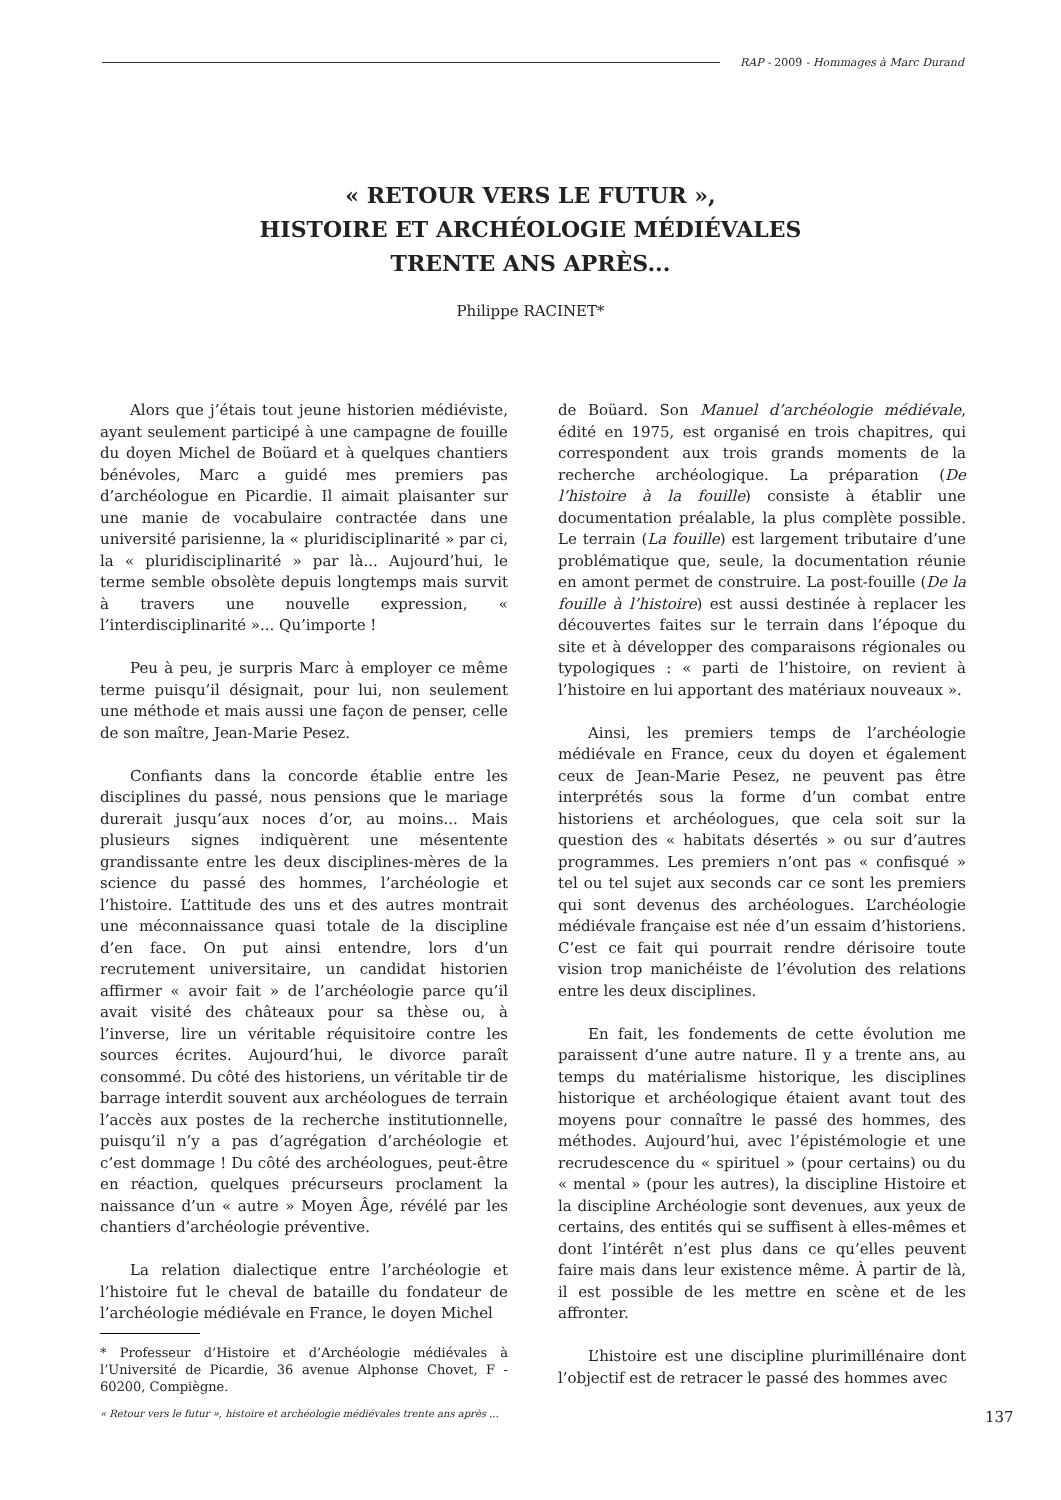RAP - 2009 - Hommages à Marc Durand
« RETOUR VERS LE FUTUR »,
HISTOIRE ET ARCHÉOLOGIE MÉDIÉVALES
TRENTE ANS APRÈS...
Philippe RACINET*
Alors que j’étais tout jeune historien médiéviste, ayant seulement participé à une campagne de fouille du doyen Michel de Boüard et à quelques chantiers bénévoles, Marc a guidé mes premiers pas d’archéologue en Picardie. Il aimait plaisanter sur une manie de vocabulaire contractée dans une université parisienne, la « pluridisciplinarité » par ci, la « pluridisciplinarité » par là... Aujourd’hui, le terme semble obsolète depuis longtemps mais survit à travers une nouvelle expression, « l’interdisciplinarité »... Qu’importe !
Peu à peu, je surpris Marc à employer ce même terme puisqu’il désignait, pour lui, non seulement une méthode et mais aussi une façon de penser, celle de son maître, Jean-Marie Pesez.
Confiants dans la concorde établie entre les disciplines du passé, nous pensions que le mariage durerait jusqu’aux noces d’or, au moins... Mais plusieurs signes indiquèrent une mésentente grandissante entre les deux disciplines-mères de la science du passé des hommes, l’archéologie et l’histoire. L’attitude des uns et des autres montrait une méconnaissance quasi totale de la discipline d’en face. On put ainsi entendre, lors d’un recrutement universitaire, un candidat historien affirmer « avoir fait » de l’archéologie parce qu’il avait visité des châteaux pour sa thèse ou, à l’inverse, lire un véritable réquisitoire contre les sources écrites. Aujourd’hui, le divorce paraît consommé. Du côté des historiens, un véritable tir de barrage interdit souvent aux archéologues de terrain l’accès aux postes de la recherche institutionnelle, puisqu’il n’y a pas d’agrégation d’archéologie et c’est dommage ! Du côté des archéologues, peut-être en réaction, quelques précurseurs proclament la naissance d’un « autre » Moyen Âge, révélé par les chantiers d’archéologie préventive.
La relation dialectique entre l’archéologie et l’histoire fut le cheval de bataille du fondateur de l’archéologie médiévale en France, le doyen Michel
* Professeur d’Histoire et d’Archéologie médiévales à l’Université de Picardie, 36 avenue Alphonse Chovet, F - 60200, Compiègne.
« Retour vers le futur », histoire et archéologie médiévales trente ans après ...
de Boüard. Son Manuel d’archéologie médiévale, édité en 1975, est organisé en trois chapitres, qui correspondent aux trois grands moments de la recherche archéologique. La préparation (De l’histoire à la fouille) consiste à établir une documentation préalable, la plus complète possible. Le terrain (La fouille) est largement tributaire d’une problématique que, seule, la documentation réunie en amont permet de construire. La post-fouille (De la fouille à l’histoire) est aussi destinée à replacer les découvertes faites sur le terrain dans l’époque du site et à développer des comparaisons régionales ou typologiques : « parti de l’histoire, on revient à l’histoire en lui apportant des matériaux nouveaux ».
Ainsi, les premiers temps de l’archéologie médiévale en France, ceux du doyen et également ceux de Jean-Marie Pesez, ne peuvent pas être interprétés sous la forme d’un combat entre historiens et archéologues, que cela soit sur la question des « habitats désertés » ou sur d’autres programmes. Les premiers n’ont pas « confisqué » tel ou tel sujet aux seconds car ce sont les premiers qui sont devenus des archéologues. L’archéologie médiévale française est née d’un essaim d’historiens. C’est ce fait qui pourrait rendre dérisoire toute vision trop manichéiste de l’évolution des relations entre les deux disciplines.
En fait, les fondements de cette évolution me paraissent d’une autre nature. Il y a trente ans, au temps du matérialisme historique, les disciplines historique et archéologique étaient avant tout des moyens pour connaître le passé des hommes, des méthodes. Aujourd’hui, avec l’épistémologie et une recrudescence du « spirituel » (pour certains) ou du « mental » (pour les autres), la discipline Histoire et la discipline Archéologie sont devenues, aux yeux de certains, des entités qui se suffisent à elles-mêmes et dont l’intérêt n’est plus dans ce qu’elles peuvent faire mais dans leur existence même. À partir de là, il est possible de les mettre en scène et de les affronter.
L’histoire est une discipline plurimillénaire dont l’objectif est de retracer le passé des hommes avec
137